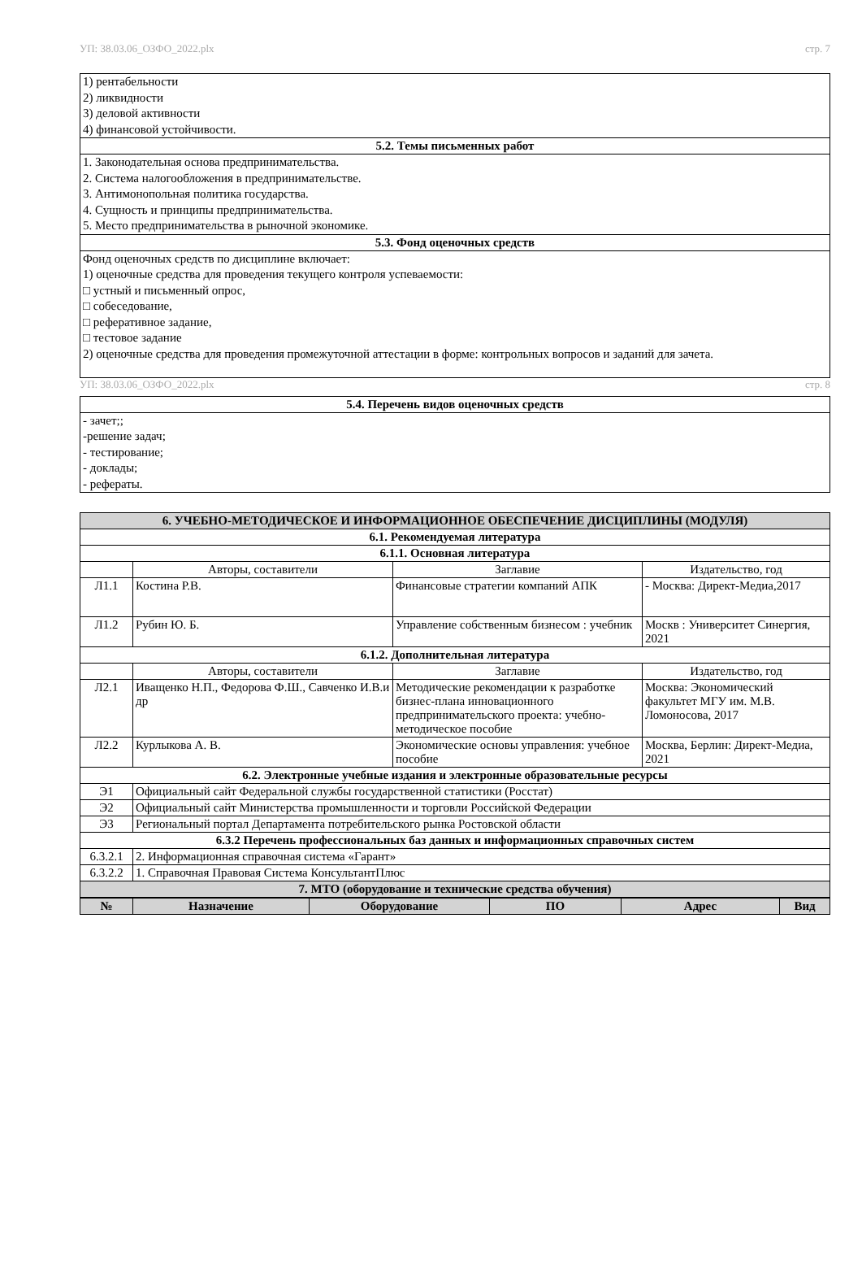УП: 38.03.06_ОЗФО_2022.plx стр. 7
| 1) рентабельности 2) ликвидности 3) деловой активности 4) финансовой устойчивости. |
| 5.2. Темы письменных работ |
| 1. Законодательная основа предпринимательства. 2. Система налогообложения в предпринимательстве. 3. Антимонопольная политика государства. 4. Сущность и принципы предпринимательства. 5. Место предпринимательства в рыночной экономике. |
| 5.3. Фонд оценочных средств |
| Фонд оценочных средств по дисциплине включает: 1) оценочные средства для проведения текущего контроля успеваемости: □ устный и письменный опрос, □ собеседование, □ реферативное задание, □ тестовое задание 2) оценочные средства для проведения промежуточной аттестации в форме: контрольных вопросов и заданий для зачета. |
УП: 38.03.06_ОЗФО_2022.plx стр. 8
| 5.4. Перечень видов оценочных средств |
| - зачет;; -решение задач; - тестирование; - доклады; - рефераты. |
| 6. УЧЕБНО-МЕТОДИЧЕСКОЕ И ИНФОРМАЦИОННОЕ ОБЕСПЕЧЕНИЕ ДИСЦИПЛИНЫ (МОДУЛЯ) | | | |
| 6.1. Рекомендуемая литература | | | |
| 6.1.1. Основная литература | | | |
| | Авторы, составители | Заглавие | Издательство, год |
| Л1.1 | Костина Р.В. | Финансовые стратегии компаний АПК | - Москва: Директ-Медиа,2017 |
| Л1.2 | Рубин Ю. Б. | Управление собственным бизнесом : учебник | Москв : Университет Синергия, 2021 |
| 6.1.2. Дополнительная литература | | | |
| | Авторы, составители | Заглавие | Издательство, год |
| Л2.1 | Иващенко Н.П., Федорова Ф.Ш., Савченко И.В.и др | Методические рекомендации к разработке бизнес-плана инновационного предпринимательского проекта: учебно-методическое пособие | Москва: Экономический факультет МГУ им. М.В. Ломоносова, 2017 |
| Л2.2 | Курлыкова А. В. | Экономические основы управления: учебное пособие | Москва, Берлин: Директ-Медиа, 2021 |
| 6.2. Электронные учебные издания и электронные образовательные ресурсы | | | |
| Э1 | Официальный сайт Федеральной службы государственной статистики (Росстат) | | |
| Э2 | Официальный сайт Министерства промышленности и торговли Российской Федерации | | |
| Э3 | Региональный портал Департамента потребительского рынка Ростовской области | | |
| 6.3.2 Перечень профессиональных баз данных и информационных справочных систем | | | |
| 6.3.2.1 | 2. Информационная справочная система «Гарант» | | |
| 6.3.2.2 | 1. Справочная Правовая Система КонсультантПлюс | | |
| 7. МТО (оборудование и технические средства обучения) | | | |
| № | Назначение | Оборудование | ПО | Адрес | Вид |
| --- | --- | --- | --- | --- | --- |